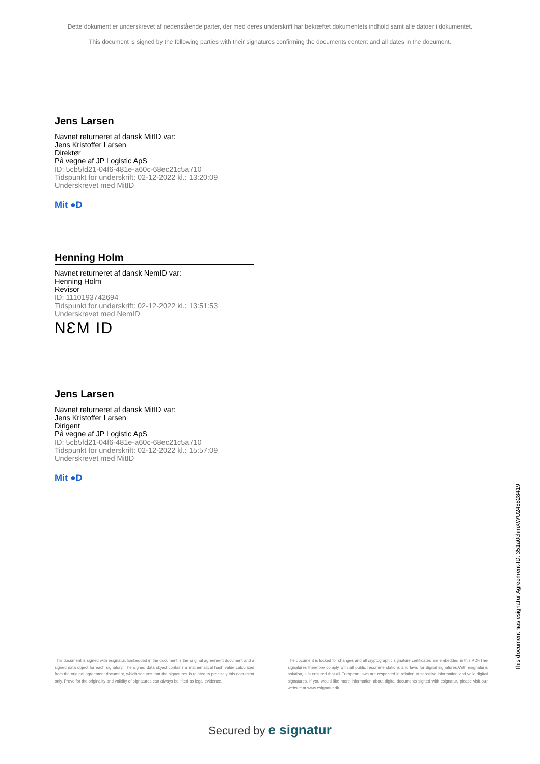Dette dokument er underskrevet af nedenstående parter, der med deres underskrift har bekræftet dokumentets indhold samt alle datoer i dokumentet.
This document is signed by the following parties with their signatures confirming the documents content and all dates in the document.
Jens Larsen
Navnet returneret af dansk MitID var:
Jens Kristoffer Larsen
Direktør
På vegne af JP Logistic ApS
ID: 5cb5fd21-04f6-481e-a60c-68ec21c5a710
Tidspunkt for underskrift: 02-12-2022 kl.: 13:20:09
Underskrevet med MitID
Mit ●D
Henning Holm
Navnet returneret af dansk NemID var:
Henning Holm
Revisor
ID: 1110193742694
Tidspunkt for underskrift: 02-12-2022 kl.: 13:51:53
Underskrevet med NemID
NƐM ID
Jens Larsen
Navnet returneret af dansk MitID var:
Jens Kristoffer Larsen
Dirigent
På vegne af JP Logistic ApS
ID: 5cb5fd21-04f6-481e-a60c-68ec21c5a710
Tidspunkt for underskrift: 02-12-2022 kl.: 15:57:09
Underskrevet med MitID
Mit ●D
This document has esignatur Agreement-ID: 351a0chmXWU248828419
This document is signed with esignatur. Embedded in the document is the original agreement document and a signed data object for each signatory. The signed data object contains a mathematical hash value calculated from the original agreement document, which secures that the signatures is related to precisely this document only. Prove for the originality and validity of signatures can always be lifted as legal evidence.
The document is locked for changes and all cryptographic signature certificates are embedded in this PDF.The signatures therefore comply with all public recommendations and laws for digital signatures.With esignatur's solution, it is ensured that all European laws are respected in relation to sensitive information and valid digital signatures. If you would like more information about digital documents signed with esignatur, please visit our website at www.esignatur.dk.
Secured by e signatur